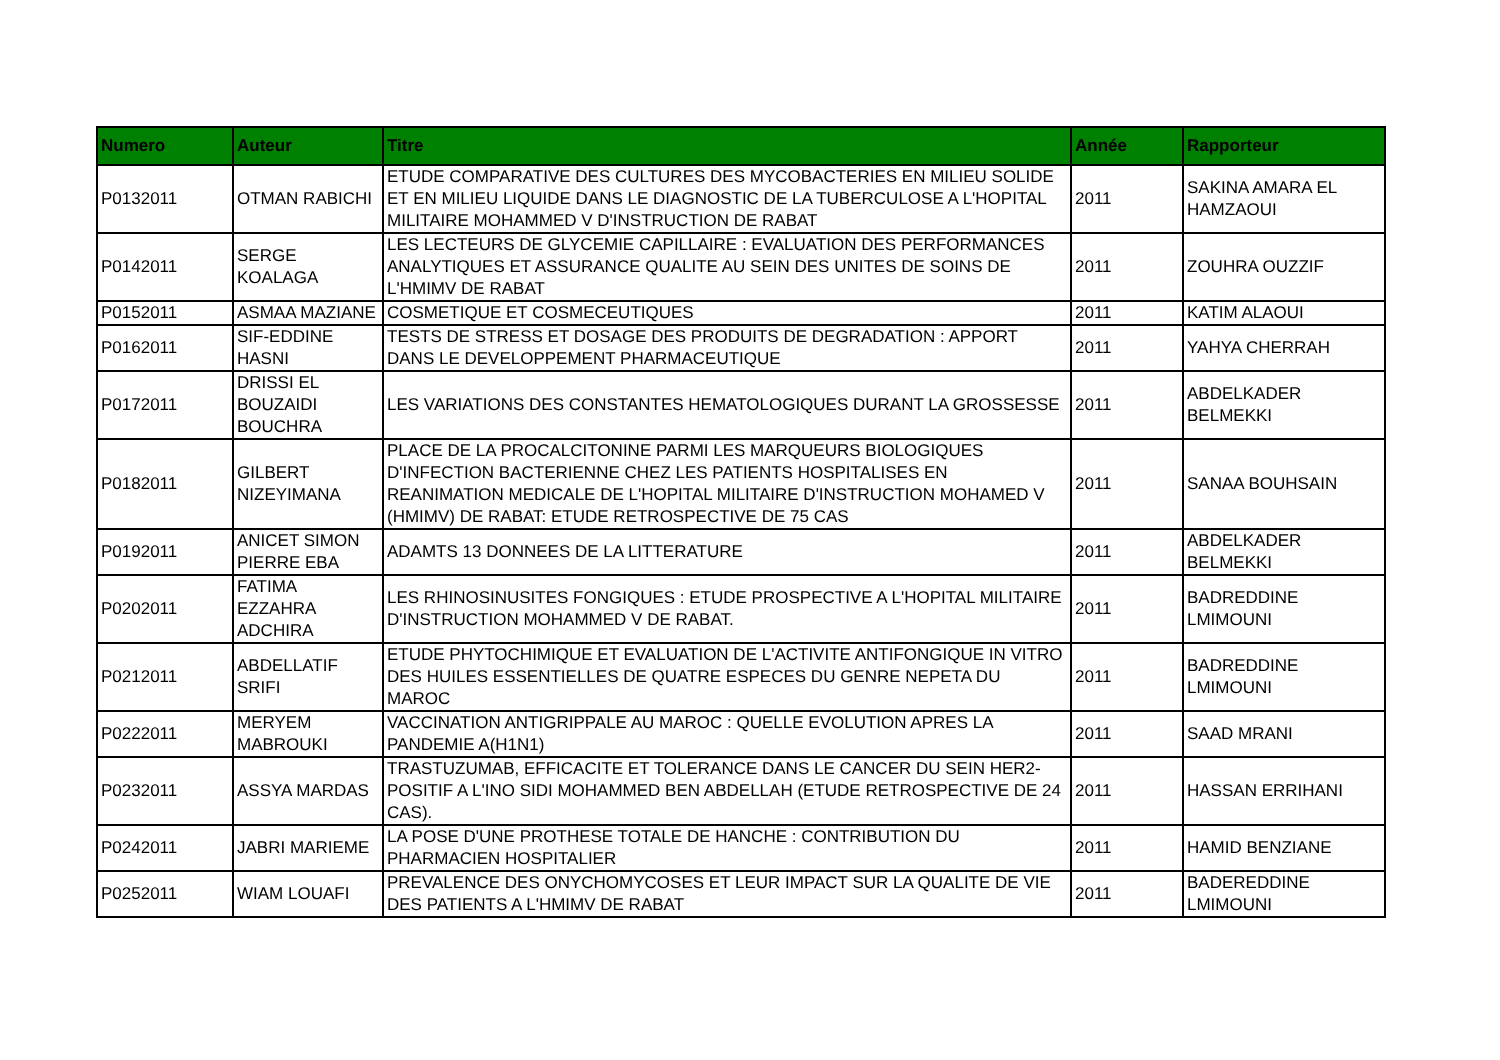| Numero | Auteur | Titre | Année | Rapporteur |
| --- | --- | --- | --- | --- |
| P0132011 | OTMAN RABICHI | ETUDE COMPARATIVE DES CULTURES DES MYCOBACTERIES EN MILIEU SOLIDE ET EN MILIEU LIQUIDE DANS LE DIAGNOSTIC DE LA TUBERCULOSE A L'HOPITAL MILITAIRE MOHAMMED V D'INSTRUCTION DE RABAT | 2011 | SAKINA AMARA EL HAMZAOUI |
| P0142011 | SERGE KOALAGA | LES LECTEURS DE GLYCEMIE CAPILLAIRE : EVALUATION DES PERFORMANCES ANALYTIQUES ET ASSURANCE QUALITE AU SEIN DES UNITES DE SOINS DE L'HMIMV DE RABAT | 2011 | ZOUHRA OUZZIF |
| P0152011 | ASMAA MAZIANE | COSMETIQUE ET COSMECEUTIQUES | 2011 | KATIM ALAOUI |
| P0162011 | SIF-EDDINE HASNI | TESTS DE STRESS ET DOSAGE DES PRODUITS DE DEGRADATION : APPORT DANS LE DEVELOPPEMENT PHARMACEUTIQUE | 2011 | YAHYA CHERRAH |
| P0172011 | DRISSI EL BOUZAIDI BOUCHRA | LES VARIATIONS DES CONSTANTES HEMATOLOGIQUES DURANT LA GROSSESSE | 2011 | ABDELKADER BELMEKKI |
| P0182011 | GILBERT NIZEYIMANA | PLACE DE LA PROCALCITONINE PARMI LES MARQUEURS BIOLOGIQUES D'INFECTION BACTERIENNE CHEZ LES PATIENTS HOSPITALISES EN REANIMATION MEDICALE DE L'HOPITAL MILITAIRE D'INSTRUCTION MOHAMED V (HMIMV) DE RABAT: ETUDE RETROSPECTIVE DE 75 CAS | 2011 | SANAA BOUHSAIN |
| P0192011 | ANICET SIMON PIERRE EBA | ADAMTS 13 DONNEES DE LA LITTERATURE | 2011 | ABDELKADER BELMEKKI |
| P0202011 | FATIMA EZZAHRA ADCHIRA | LES RHINOSINUSITES FONGIQUES : ETUDE PROSPECTIVE A L'HOPITAL MILITAIRE D'INSTRUCTION MOHAMMED V DE RABAT. | 2011 | BADREDDINE LMIMOUNI |
| P0212011 | ABDELLATIF SRIFI | ETUDE PHYTOCHIMIQUE ET EVALUATION DE L'ACTIVITE ANTIFONGIQUE IN VITRO DES HUILES ESSENTIELLES DE QUATRE ESPECES DU GENRE NEPETA DU MAROC | 2011 | BADREDDINE LMIMOUNI |
| P0222011 | MERYEM MABROUKI | VACCINATION ANTIGRIPPALE AU MAROC : QUELLE EVOLUTION APRES LA PANDEMIE A(H1N1) | 2011 | SAAD MRANI |
| P0232011 | ASSYA MARDAS | TRASTUZUMAB, EFFICACITE ET TOLERANCE DANS LE CANCER DU SEIN HER2-POSITIF A L'INO SIDI MOHAMMED BEN ABDELLAH (ETUDE RETROSPECTIVE DE 24 CAS). | 2011 | HASSAN ERRIHANI |
| P0242011 | JABRI MARIEME | LA POSE D'UNE PROTHESE TOTALE DE HANCHE : CONTRIBUTION DU PHARMACIEN HOSPITALIER | 2011 | HAMID BENZIANE |
| P0252011 | WIAM LOUAFI | PREVALENCE DES ONYCHOMYCOSES ET LEUR IMPACT SUR LA QUALITE DE VIE DES PATIENTS A L'HMIMV DE RABAT | 2011 | BADEREDDINE LMIMOUNI |